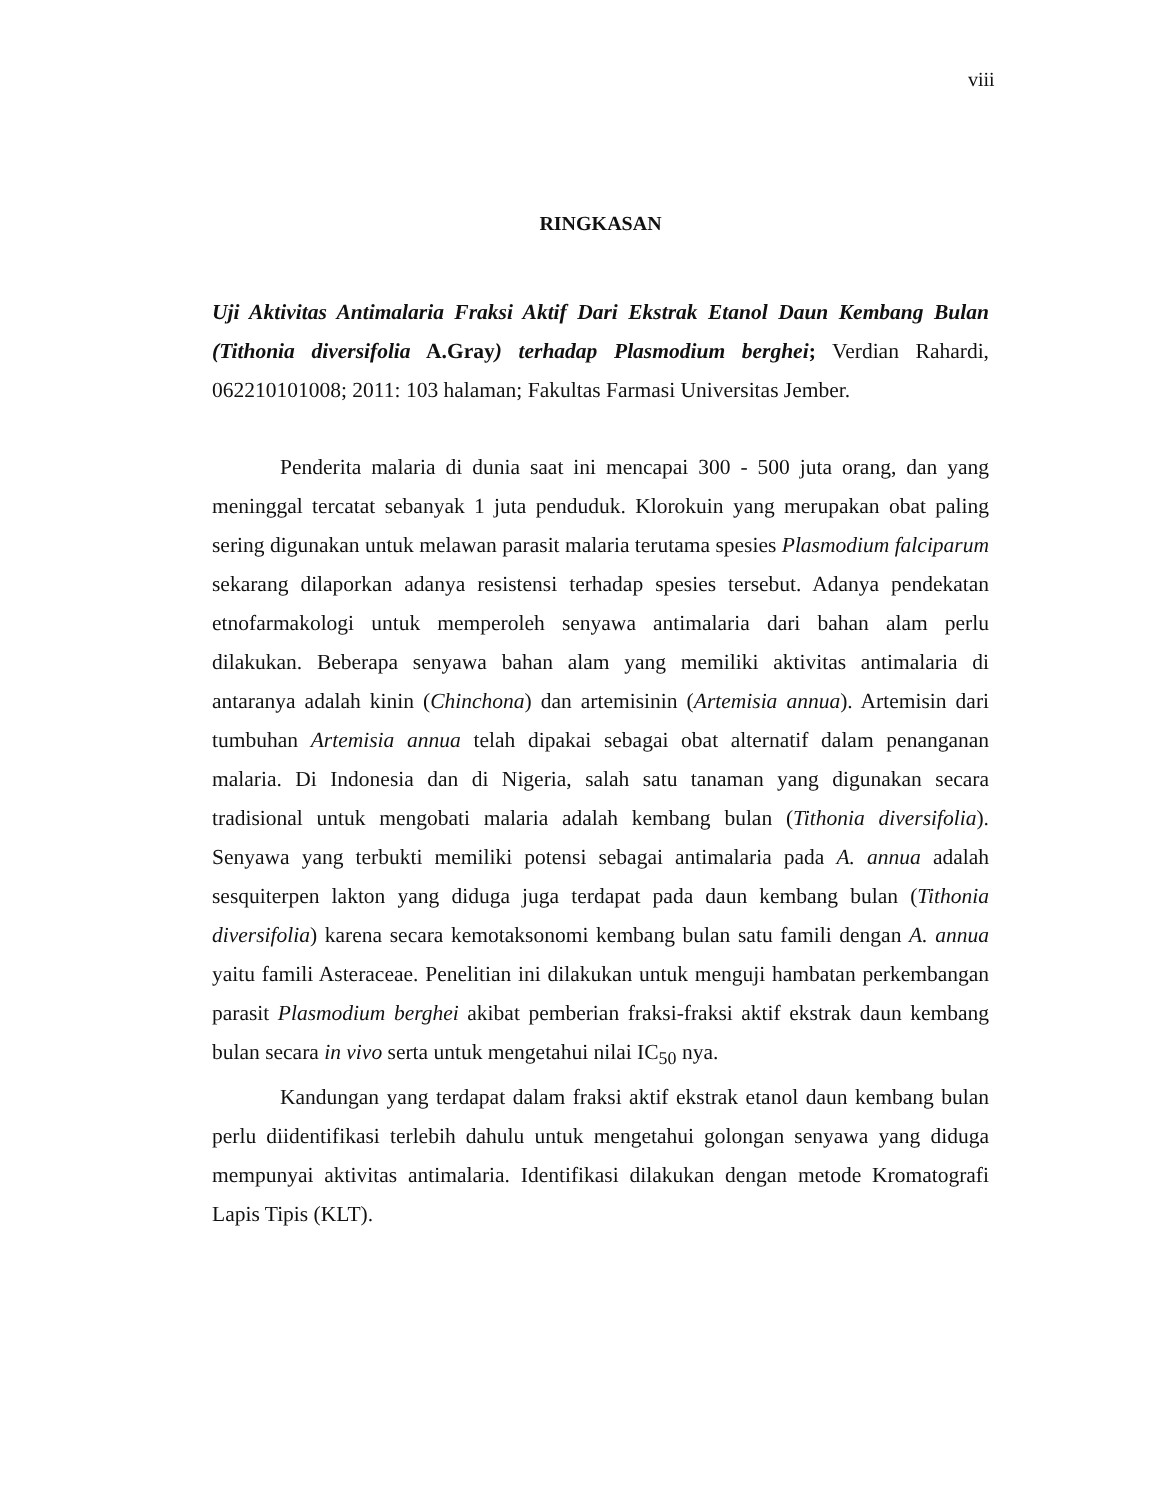viii
RINGKASAN
Uji Aktivitas Antimalaria Fraksi Aktif Dari Ekstrak Etanol Daun Kembang Bulan (Tithonia diversifolia A.Gray) terhadap Plasmodium berghei; Verdian Rahardi, 062210101008; 2011: 103 halaman; Fakultas Farmasi Universitas Jember.
Penderita malaria di dunia saat ini mencapai 300 - 500 juta orang, dan yang meninggal tercatat sebanyak 1 juta penduduk. Klorokuin yang merupakan obat paling sering digunakan untuk melawan parasit malaria terutama spesies Plasmodium falciparum sekarang dilaporkan adanya resistensi terhadap spesies tersebut. Adanya pendekatan etnofarmakologi untuk memperoleh senyawa antimalaria dari bahan alam perlu dilakukan. Beberapa senyawa bahan alam yang memiliki aktivitas antimalaria di antaranya adalah kinin (Chinchona) dan artemisinin (Artemisia annua). Artemisin dari tumbuhan Artemisia annua telah dipakai sebagai obat alternatif dalam penanganan malaria. Di Indonesia dan di Nigeria, salah satu tanaman yang digunakan secara tradisional untuk mengobati malaria adalah kembang bulan (Tithonia diversifolia). Senyawa yang terbukti memiliki potensi sebagai antimalaria pada A. annua adalah sesquiterpen lakton yang diduga juga terdapat pada daun kembang bulan (Tithonia diversifolia) karena secara kemotaksonomi kembang bulan satu famili dengan A. annua yaitu famili Asteraceae. Penelitian ini dilakukan untuk menguji hambatan perkembangan parasit Plasmodium berghei akibat pemberian fraksi-fraksi aktif ekstrak daun kembang bulan secara in vivo serta untuk mengetahui nilai IC<sub>50</sub> nya.
Kandungan yang terdapat dalam fraksi aktif ekstrak etanol daun kembang bulan perlu diidentifikasi terlebih dahulu untuk mengetahui golongan senyawa yang diduga mempunyai aktivitas antimalaria. Identifikasi dilakukan dengan metode Kromatografi Lapis Tipis (KLT).